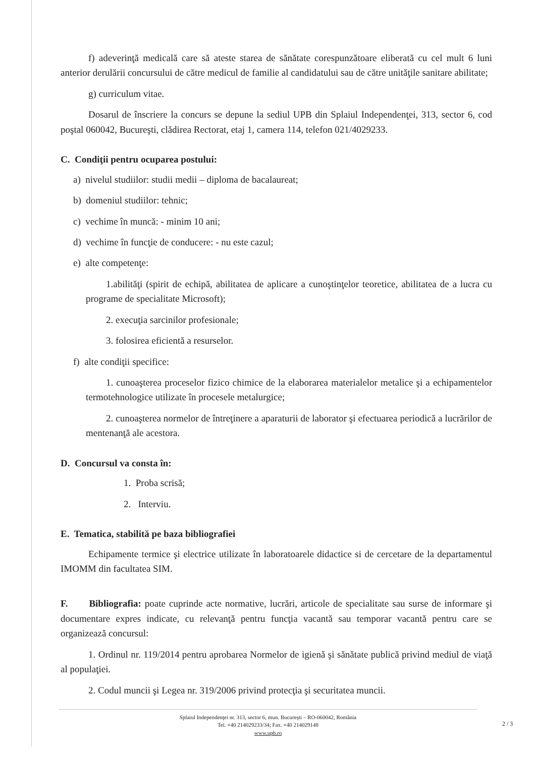f) adeverinţă medicală care să ateste starea de sănătate corespunzătoare eliberată cu cel mult 6 luni anterior derulării concursului de către medicul de familie al candidatului sau de către unităţile sanitare abilitate;
g) curriculum vitae.
Dosarul de înscriere la concurs se depune la sediul UPB din Splaiul Independenţei, 313, sector 6, cod poştal 060042, Bucureşti, clădirea Rectorat, etaj 1, camera 114, telefon 021/4029233.
C. Condiţii pentru ocuparea postului:
a) nivelul studiilor: studii medii – diploma de bacalaureat;
b) domeniul studiilor: tehnic;
c) vechime în muncă: - minim 10 ani;
d) vechime în funcţie de conducere: - nu este cazul;
e) alte competenţe:
1.abilităţi (spirit de echipă, abilitatea de aplicare a cunoştinţelor teoretice, abilitatea de a lucra cu programe de specialitate Microsoft);
2. execuţia sarcinilor profesionale;
3. folosirea eficientă a resurselor.
f) alte condiţii specifice:
1. cunoaşterea proceselor fizico chimice de la elaborarea materialelor metalice şi a echipamentelor termotehnologice utilizate în procesele metalurgice;
2. cunoaşterea normelor de întreţinere a aparaturii de laborator şi efectuarea periodică a lucrărilor de mentenanţă ale acestora.
D. Concursul va consta în:
1. Proba scrisă;
2. Interviu.
E. Tematica, stabilită pe baza bibliografiei
Echipamente termice şi electrice utilizate în laboratoarele didactice si de cercetare de la departamentul IMOMM din facultatea SIM.
F. Bibliografia: poate cuprinde acte normative, lucrări, articole de specialitate sau surse de informare şi documentare expres indicate, cu relevanţă pentru funcţia vacantă sau temporar vacantă pentru care se organizează concursul:
1. Ordinul nr. 119/2014 pentru aprobarea Normelor de igienă şi sănătate publică privind mediul de viaţă al populaţiei.
2. Codul muncii şi Legea nr. 319/2006 privind protecţia şi securitatea muncii.
Splaiul Independenţei nr. 313, sector 6, mun. Bucureşti – RO-060042, România
Tel. +40 214029233/34; Fax. +40 214029148
www.upb.ro
2 / 3